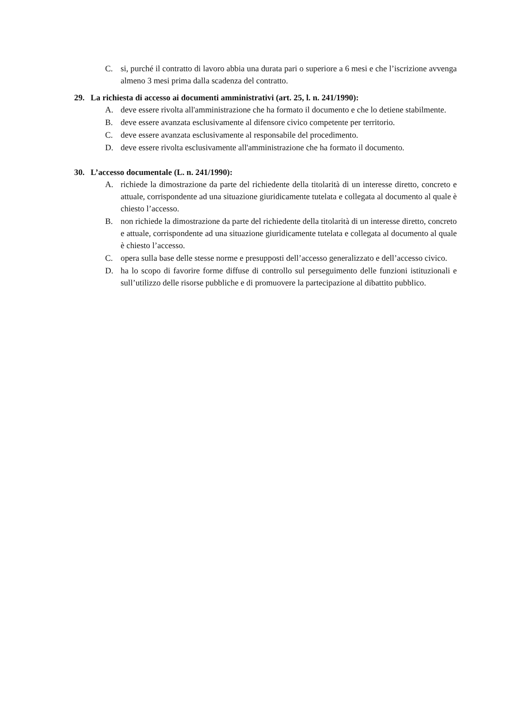C. si, purché il contratto di lavoro abbia una durata pari o superiore a 6 mesi e che l’iscrizione avvenga almeno 3 mesi prima dalla scadenza del contratto.
29. La richiesta di accesso ai documenti amministrativi (art. 25, l. n. 241/1990):
A. deve essere rivolta all'amministrazione che ha formato il documento e che lo detiene stabilmente.
B. deve essere avanzata esclusivamente al difensore civico competente per territorio.
C. deve essere avanzata esclusivamente al responsabile del procedimento.
D. deve essere rivolta esclusivamente all'amministrazione che ha formato il documento.
30. L’accesso documentale (L. n. 241/1990):
A. richiede la dimostrazione da parte del richiedente della titolarità di un interesse diretto, concreto e attuale, corrispondente ad una situazione giuridicamente tutelata e collegata al documento al quale è chiesto l’accesso.
B. non richiede la dimostrazione da parte del richiedente della titolarità di un interesse diretto, concreto e attuale, corrispondente ad una situazione giuridicamente tutelata e collegata al documento al quale è chiesto l’accesso.
C. opera sulla base delle stesse norme e presupposti dell’accesso generalizzato e dell’accesso civico.
D. ha lo scopo di favorire forme diffuse di controllo sul perseguimento delle funzioni istituzionali e sull’utilizzo delle risorse pubbliche e di promuovere la partecipazione al dibattito pubblico.